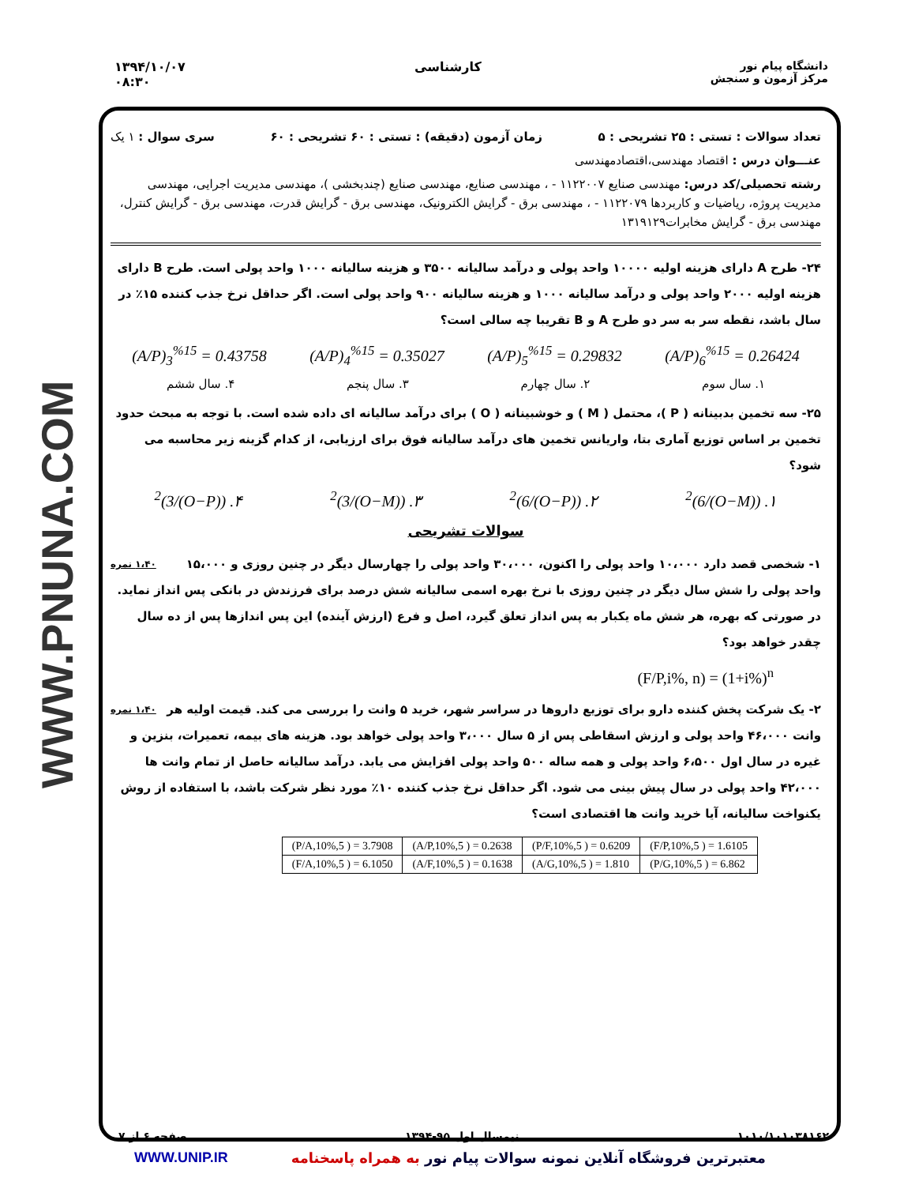WWW.PNUNA.COM
دانشگاه پیام نور
مرکز آزمون و سنجش
کارشناسی ۱۳۹۴/۱۰/۰۷
۰۸:۳۰
تعداد سوالات : تستی : ۲۵ تشریحی : ۵ زمان آزمون (دقیقه) : تستی : ۶۰ تشریحی : ۶۰ سری سوال : ۱ یک
عنـــوان درس : اقتصاد مهندسی،اقتصادمهندسی
رشته تحصیلی/کد درس: مهندسی صنایع ۱۱۲۲۰۰۷ - ، مهندسی صنایع، مهندسی صنایع (چندبخشی )، مهندسی مدیریت اجرایی، مهندسی مدیریت پروژه، ریاضیات و کاربردها ۱۱۲۲۰۷۹ - ، مهندسی برق - گرایش الکترونیک، مهندسی برق - گرایش قدرت، مهندسی برق - گرایش کنترل، مهندسی برق - گرایش مخابرات۱۳۱۹۱۲۹
۲۴- طرح A دارای هزینه اولیه ۱۰۰۰۰ واحد پولی و درآمد سالیانه ۳۵۰۰ و هزینه سالیانه ۱۰۰۰ واحد پولی است. طرح B دارای هزینه اولیه ۲۰۰۰ واحد پولی و درآمد سالیانه ۱۰۰۰ و هزینه سالیانه ۹۰۰ واحد پولی است. اگر حداقل نرخ جذب کننده ۱۵٪ در سال باشد، نقطه سر به سر دو طرح A و B تقریبا چه سالی است؟
(A/P)<sub>3</sub><sup>%15</sup> = 0.43758 (A/P)<sub>4</sub><sup>%15</sup> = 0.35027 (A/P)<sub>5</sub><sup>%15</sup> = 0.29832 (A/P)<sub>6</sub><sup>%15</sup> = 0.26424
۱. سال سوم ۲. سال چهارم ۳. سال پنجم ۴. سال ششم
۲۵- سه تخمین بدبینانه ( P )، محتمل ( M ) و خوشبینانه ( O ) برای درآمد سالیانه ای داده شده است. با توجه به مبحث حدود تخمین بر اساس توزیع آماری بتا، واریانس تخمین های درآمد سالیانه فوق برای ارزیابی، از کدام گزینه زیر محاسبه می شود؟
۱. ((O−M)/6)<sup>2</sup> ۲. ((O−P)/6)<sup>2</sup> ۳. ((O−M)/3)<sup>2</sup> ۴. ((O−P)/3)<sup>2</sup>
سوالات تشریحی
۱،۴۰ نمره ۱- شخصی قصد دارد ۱۰،۰۰۰ واحد پولی را اکنون، ۳۰،۰۰۰ واحد پولی را چهارسال دیگر در چنین روزی و ۱۵،۰۰۰ واحد پولی را شش سال دیگر در چنین روزی با نرخ بهره اسمی سالیانه شش درصد برای فرزندش در بانکی پس انداز نماید. در صورتی که بهره، هر شش ماه یکبار به پس انداز تعلق گیرد، اصل و فرع (ارزش آینده) این پس اندازها پس از ده سال چقدر خواهد بود؟
(F/P,i%, n) = (1+i%)<sup>n</sup>
۱،۴۰ نمره ۲- یک شرکت پخش کننده دارو برای توزیع داروها در سراسر شهر، خرید ۵ وانت را بررسی می کند. قیمت اولیه هر وانت ۴۶،۰۰۰ واحد پولی و ارزش اسقاطی پس از ۵ سال ۳،۰۰۰ واحد پولی خواهد بود. هزینه های بیمه، تعمیرات، بنزین و غیره در سال اول ۶،۵۰۰ واحد پولی و همه ساله ۵۰۰ واحد پولی افزایش می یابد. درآمد سالیانه حاصل از تمام وانت ها ۴۲،۰۰۰ واحد پولی در سال پیش بینی می شود. اگر حداقل نرخ جذب کننده ۱۰٪ مورد نظر شرکت باشد، با استفاده از روش یکنواخت سالیانه، آیا خرید وانت ها اقتصادی است؟
| (P/A,10%,5 ) = 3.7908 | (A/P,10%,5 ) = 0.2638 | (P/F,10%,5 ) = 0.6209 | (F/P,10%,5 ) = 1.6105 |
| (F/A,10%,5 ) = 6.1050 | (A/F,10%,5 ) = 0.1638 | (A/G,10%,5 ) = 1.810 | (P/G,10%,5 ) = 6.862 |
۱۰۱۰/۱۰۱۰۳۸۱۶۲ نیمسال اول ۹۵-۱۳۹۴ صفحه ۶ از ۷
معتبرترین فروشگاه آنلاین نمونه سوالات پیام نور به همراه پاسخنامه WWW.UNIP.IR